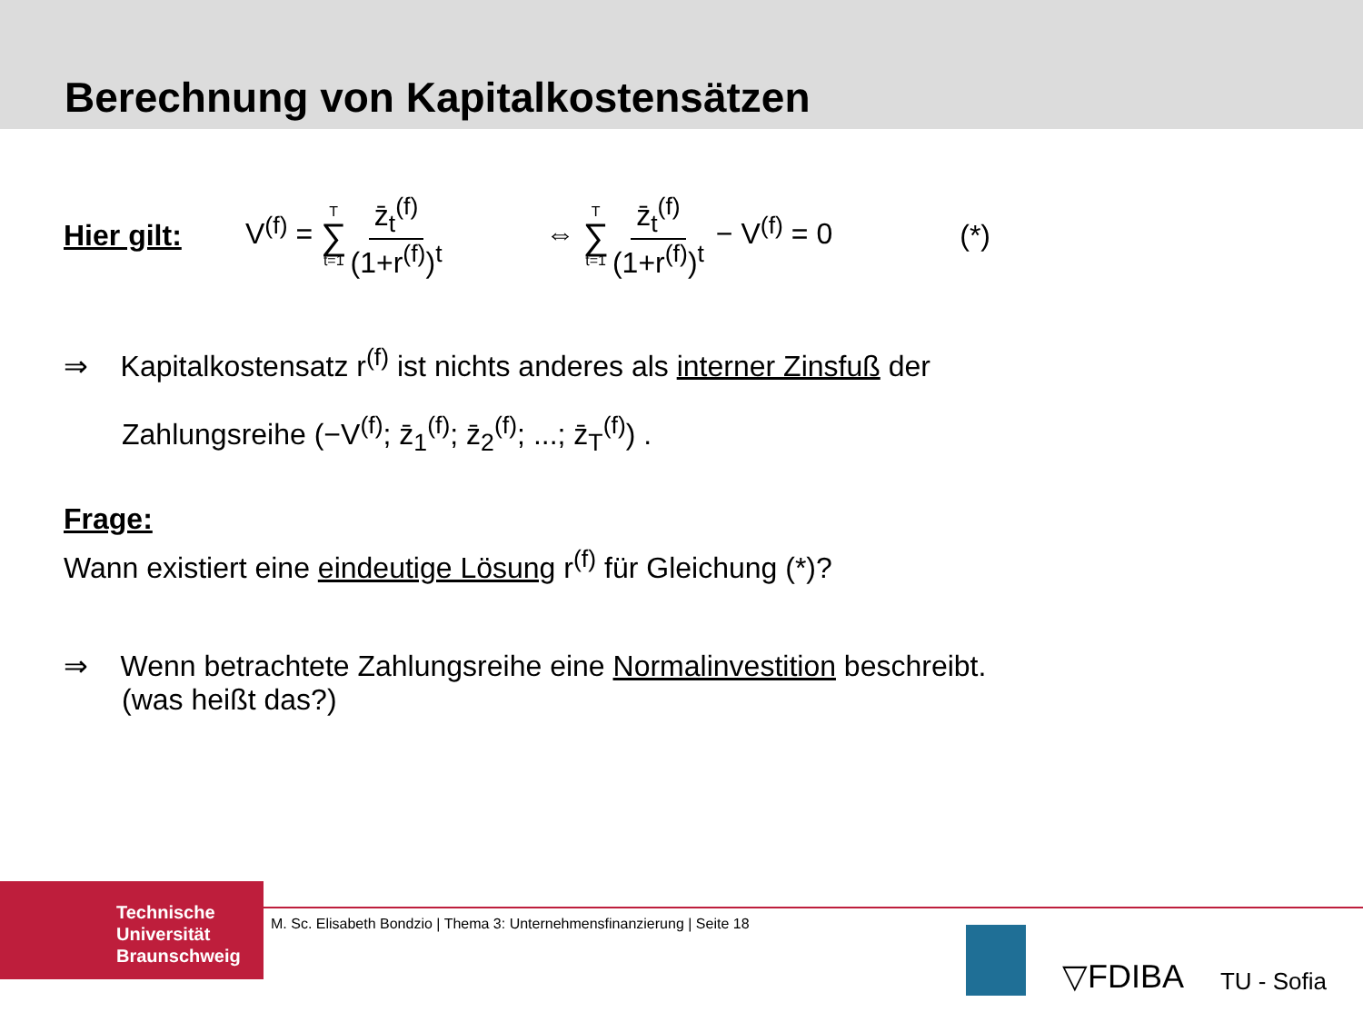Berechnung von Kapitalkostensätzen
Hier gilt: V<sup>(f)</sup> = T ∑ t=1 z̄<sub>t</sub><sup>(f)</sup> (1+r<sup>(f)</sup>)<sup>t</sup> ⇔ T ∑ t=1 z̄<sub>t</sub><sup>(f)</sup> (1+r<sup>(f)</sup>)<sup>t</sup> − V<sup>(f)</sup> = 0 (*)
⇒ Kapitalkostensatz r<sup>(f)</sup> ist nichts anderes als interner Zinsfuß der
Zahlungsreihe (−V<sup>(f)</sup>; z̄<sub>1</sub><sup>(f)</sup>; z̄<sub>2</sub><sup>(f)</sup>; ...; z̄<sub>T</sub><sup>(f)</sup>) .
Frage:
Wann existiert eine eindeutige Lösung r<sup>(f)</sup> für Gleichung (*)?
⇒ Wenn betrachtete Zahlungsreihe eine Normalinvestition beschreibt.
(was heißt das?)
Technische
Universität
Braunschweig
M. Sc. Elisabeth Bondzio | Thema 3: Unternehmensfinanzierung | Seite 18
▽FDIBA TU - Sofia